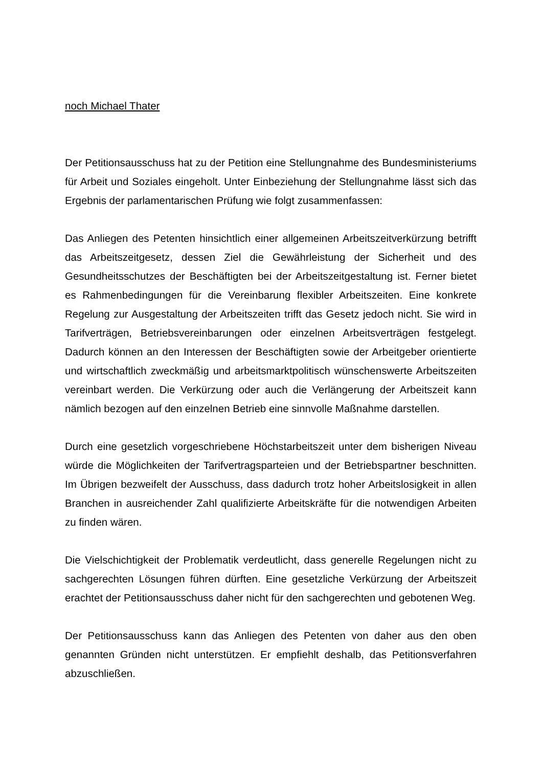noch Michael Thater
Der Petitionsausschuss hat zu der Petition eine Stellungnahme des Bundesministeriums für Arbeit und Soziales eingeholt. Unter Einbeziehung der Stellungnahme lässt sich das Ergebnis der parlamentarischen Prüfung wie folgt zusammenfassen:
Das Anliegen des Petenten hinsichtlich einer allgemeinen Arbeitszeitverkürzung betrifft das Arbeitszeitgesetz, dessen Ziel die Gewährleistung der Sicherheit und des Gesundheitsschutzes der Beschäftigten bei der Arbeitszeitgestaltung ist. Ferner bietet es Rahmenbedingungen für die Vereinbarung flexibler Arbeitszeiten. Eine konkrete Regelung zur Ausgestaltung der Arbeitszeiten trifft das Gesetz jedoch nicht. Sie wird in Tarifverträgen, Betriebsvereinbarungen oder einzelnen Arbeitsverträgen festgelegt. Dadurch können an den Interessen der Beschäftigten sowie der Arbeitgeber orientierte und wirtschaftlich zweckmäßig und arbeitsmarktpolitisch wünschenswerte Arbeitszeiten vereinbart werden. Die Verkürzung oder auch die Verlängerung der Arbeitszeit kann nämlich bezogen auf den einzelnen Betrieb eine sinnvolle Maßnahme darstellen.
Durch eine gesetzlich vorgeschriebene Höchstarbeitszeit unter dem bisherigen Niveau würde die Möglichkeiten der Tarifvertragsparteien und der Betriebspartner beschnitten. Im Übrigen bezweifelt der Ausschuss, dass dadurch trotz hoher Arbeitslosigkeit in allen Branchen in ausreichender Zahl qualifizierte Arbeitskräfte für die notwendigen Arbeiten zu finden wären.
Die Vielschichtigkeit der Problematik verdeutlicht, dass generelle Regelungen nicht zu sachgerechten Lösungen führen dürften. Eine gesetzliche Verkürzung der Arbeitszeit erachtet der Petitionsausschuss daher nicht für den sachgerechten und gebotenen Weg.
Der Petitionsausschuss kann das Anliegen des Petenten von daher aus den oben genannten Gründen nicht unterstützen. Er empfiehlt deshalb, das Petitionsverfahren abzuschließen.